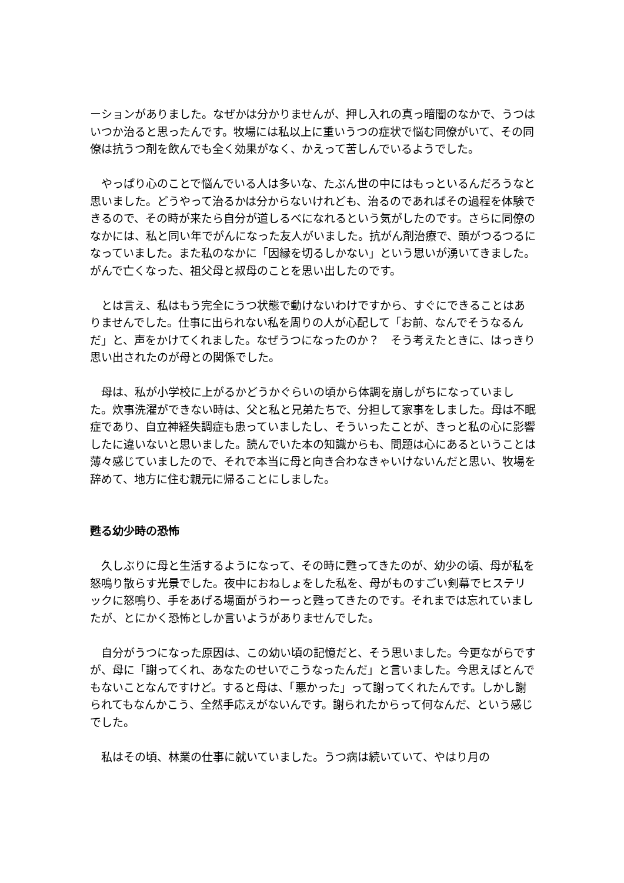ーションがありました。なぜかは分かりませんが、押し入れの真っ暗闇のなかで、うつはいつか治ると思ったんです。牧場には私以上に重いうつの症状で悩む同僚がいて、その同僚は抗うつ剤を飲んでも全く効果がなく、かえって苦しんでいるようでした。
　やっぱり心のことで悩んでいる人は多いな、たぶん世の中にはもっといるんだろうなと思いました。どうやって治るかは分からないけれども、治るのであればその過程を体験できるので、その時が来たら自分が道しるべになれるという気がしたのです。さらに同僚のなかには、私と同い年でがんになった友人がいました。抗がん剤治療で、頭がつるつるになっていました。また私のなかに「因縁を切るしかない」という思いが湧いてきました。がんで亡くなった、祖父母と叔母のことを思い出したのです。
　とは言え、私はもう完全にうつ状態で動けないわけですから、すぐにできることはありませんでした。仕事に出られない私を周りの人が心配して「お前、なんでそうなるんだ」と、声をかけてくれました。なぜうつになったのか？　そう考えたときに、はっきり思い出されたのが母との関係でした。
　母は、私が小学校に上がるかどうかぐらいの頃から体調を崩しがちになっていました。炊事洗濯ができない時は、父と私と兄弟たちで、分担して家事をしました。母は不眠症であり、自立神経失調症も患っていましたし、そういったことが、きっと私の心に影響したに違いないと思いました。読んでいた本の知識からも、問題は心にあるということは薄々感じていましたので、それで本当に母と向き合わなきゃいけないんだと思い、牧場を辞めて、地方に住む親元に帰ることにしました。
甦る幼少時の恐怖
　久しぶりに母と生活するようになって、その時に甦ってきたのが、幼少の頃、母が私を怒鳴り散らす光景でした。夜中におねしょをした私を、母がものすごい剣幕でヒステリックに怒鳴り、手をあげる場面がうわーっと甦ってきたのです。それまでは忘れていましたが、とにかく恐怖としか言いようがありませんでした。
　自分がうつになった原因は、この幼い頃の記憶だと、そう思いました。今更ながらですが、母に「謝ってくれ、あなたのせいでこうなったんだ」と言いました。今思えばとんでもないことなんですけど。すると母は、「悪かった」って謝ってくれたんです。しかし謝られてもなんかこう、全然手応えがないんです。謝られたからって何なんだ、という感じでした。
　私はその頃、林業の仕事に就いていました。うつ病は続いていて、やはり月の